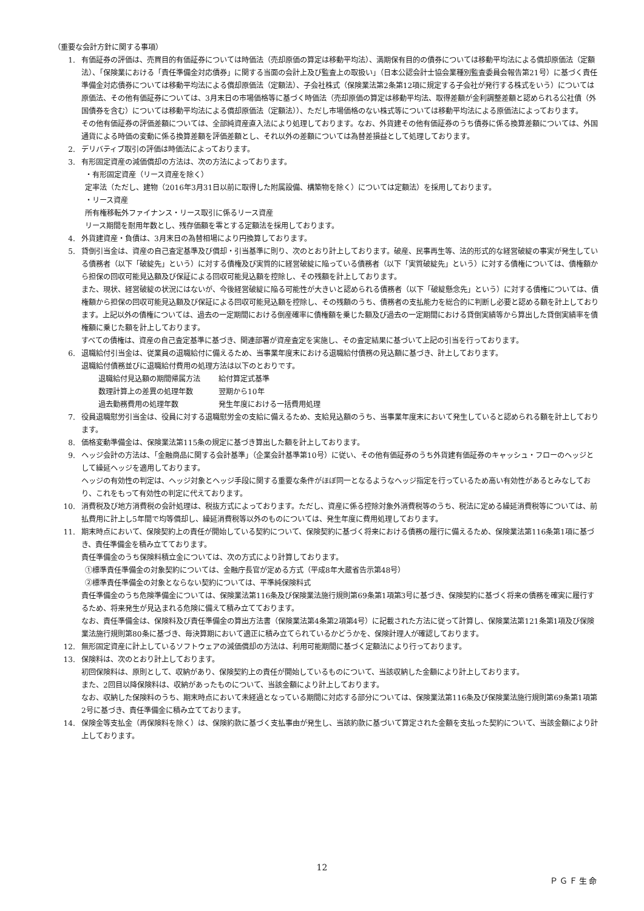（重要な会計方針に関する事項）
1. 有価証券の評価は、売買目的有価証券については時価法（売却原価の算定は移動平均法）、満期保有目的の債券については移動平均法による償却原価法（定額法）、「保険業における「責任準備金対応債券」に関する当面の会計上及び監査上の取扱い」（日本公認会計士協会業種別監査委員会報告第21号）に基づく責任準備金対応債券については移動平均法による償却原価法（定額法）、子会社株式（保険業法第2条第12項に規定する子会社が発行する株式をいう）については原価法、その他有価証券については、3月末日の市場価格等に基づく時価法（売却原価の算定は移動平均法、取得差額が金利調整差額と認められる公社債（外国債券を含む）については移動平均法による償却原価法（定額法））、ただし市場価格のない株式等については移動平均法による原価法によっております。
その他有価証券の評価差額については、全部純資産直入法により処理しております。なお、外貨建その他有価証券のうち債券に係る換算差額については、外国通貨による時価の変動に係る換算差額を評価差額とし、それ以外の差額については為替差損益として処理しております。
2. デリバティブ取引の評価は時価法によっております。
3. 有形固定資産の減価償却の方法は、次の方法によっております。
・有形固定資産（リース資産を除く）
定率法（ただし、建物（2016年3月31日以前に取得した附属設備、構築物を除く）については定額法）を採用しております。
・リース資産
所有権移転外ファイナンス・リース取引に係るリース資産
リース期間を耐用年数とし、残存価額を零とする定額法を採用しております。
4. 外貨建資産・負債は、3月末日の為替相場により円換算しております。
5. 貸倒引当金は、資産の自己査定基準及び償却・引当基準に則り、次のとおり計上しております。破産、民事再生等、法的形式的な経営破綻の事実が発生している債務者（以下「破綻先」という）に対する債権及び実質的に経営破綻に陥っている債務者（以下「実質破綻先」という）に対する債権については、債権額から担保の回収可能見込額及び保証による回収可能見込額を控除し、その残額を計上しております。
また、現状、経営破綻の状況にはないが、今後経営破綻に陥る可能性が大きいと認められる債務者（以下「破綻懸念先」という）に対する債権については、債権額から担保の回収可能見込額及び保証による回収可能見込額を控除し、その残額のうち、債務者の支払能力を総合的に判断し必要と認める額を計上しております。上記以外の債権については、過去の一定期間における倒産確率に債権額を乗じた額及び過去の一定期間における貸倒実績等から算出した貸倒実績率を債権額に乗じた額を計上しております。
すべての債権は、資産の自己査定基準に基づき、関連部署が資産査定を実施し、その査定結果に基づいて上記の引当を行っております。
6. 退職給付引当金は、従業員の退職給付に備えるため、当事業年度末における退職給付債務の見込額に基づき、計上しております。
退職給付債務並びに退職給付費用の処理方法は以下のとおりです。
| 退職給付見込額の期間帰属方法 | 給付算定式基準 |
| 数理計算上の差異の処理年数 | 翌期から10年 |
| 過去勤務費用の処理年数 | 発生年度における一括費用処理 |
7. 役員退職慰労引当金は、役員に対する退職慰労金の支給に備えるため、支給見込額のうち、当事業年度末において発生していると認められる額を計上しております。
8. 価格変動準備金は、保険業法第115条の規定に基づき算出した額を計上しております。
9. ヘッジ会計の方法は、「金融商品に関する会計基準」（企業会計基準第10号）に従い、その他有価証券のうち外貨建有価証券のキャッシュ・フローのヘッジとして繰延ヘッジを適用しております。
ヘッジの有効性の判定は、ヘッジ対象とヘッジ手段に関する重要な条件がほぼ同一となるようなヘッジ指定を行っているため高い有効性があるとみなしており、これをもって有効性の判定に代えております。
10. 消費税及び地方消費税の会計処理は、税抜方式によっております。ただし、資産に係る控除対象外消費税等のうち、税法に定める繰延消費税等については、前払費用に計上し5年間で均等償却し、繰延消費税等以外のものについては、発生年度に費用処理しております。
11. 期末時点において、保険契約上の責任が開始している契約について、保険契約に基づく将来における債務の履行に備えるため、保険業法第116条第1項に基づき、責任準備金を積み立てております。
責任準備金のうち保険料積立金については、次の方式により計算しております。
①標準責任準備金の対象契約については、金融庁長官が定める方式（平成8年大蔵省告示第48号）
②標準責任準備金の対象とならない契約については、平準純保険料式
責任準備金のうち危険準備金については、保険業法第116条及び保険業法施行規則第69条第1項第3号に基づき、保険契約に基づく将来の債務を確実に履行するため、将来発生が見込まれる危険に備えて積み立てております。
なお、責任準備金は、保険料及び責任準備金の算出方法書（保険業法第4条第2項第4号）に記載された方法に従って計算し、保険業法第121条第1項及び保険業法施行規則第80条に基づき、毎決算期において適正に積み立てられているかどうかを、保険計理人が確認しております。
12. 無形固定資産に計上しているソフトウェアの減価償却の方法は、利用可能期間に基づく定額法により行っております。
13. 保険料は、次のとおり計上しております。
初回保険料は、原則として、収納があり、保険契約上の責任が開始しているものについて、当該収納した金額により計上しております。
また、2回目以降保険料は、収納があったものについて、当該金額により計上しております。
なお、収納した保険料のうち、期末時点において未経過となっている期間に対応する部分については、保険業法第116条及び保険業法施行規則第69条第1項第2号に基づき、責任準備金に積み立てております。
14. 保険金等支払金（再保険料を除く）は、保険約款に基づく支払事由が発生し、当該約款に基づいて算定された金額を支払った契約について、当該金額により計上しております。
12
ＰＧＦ生命